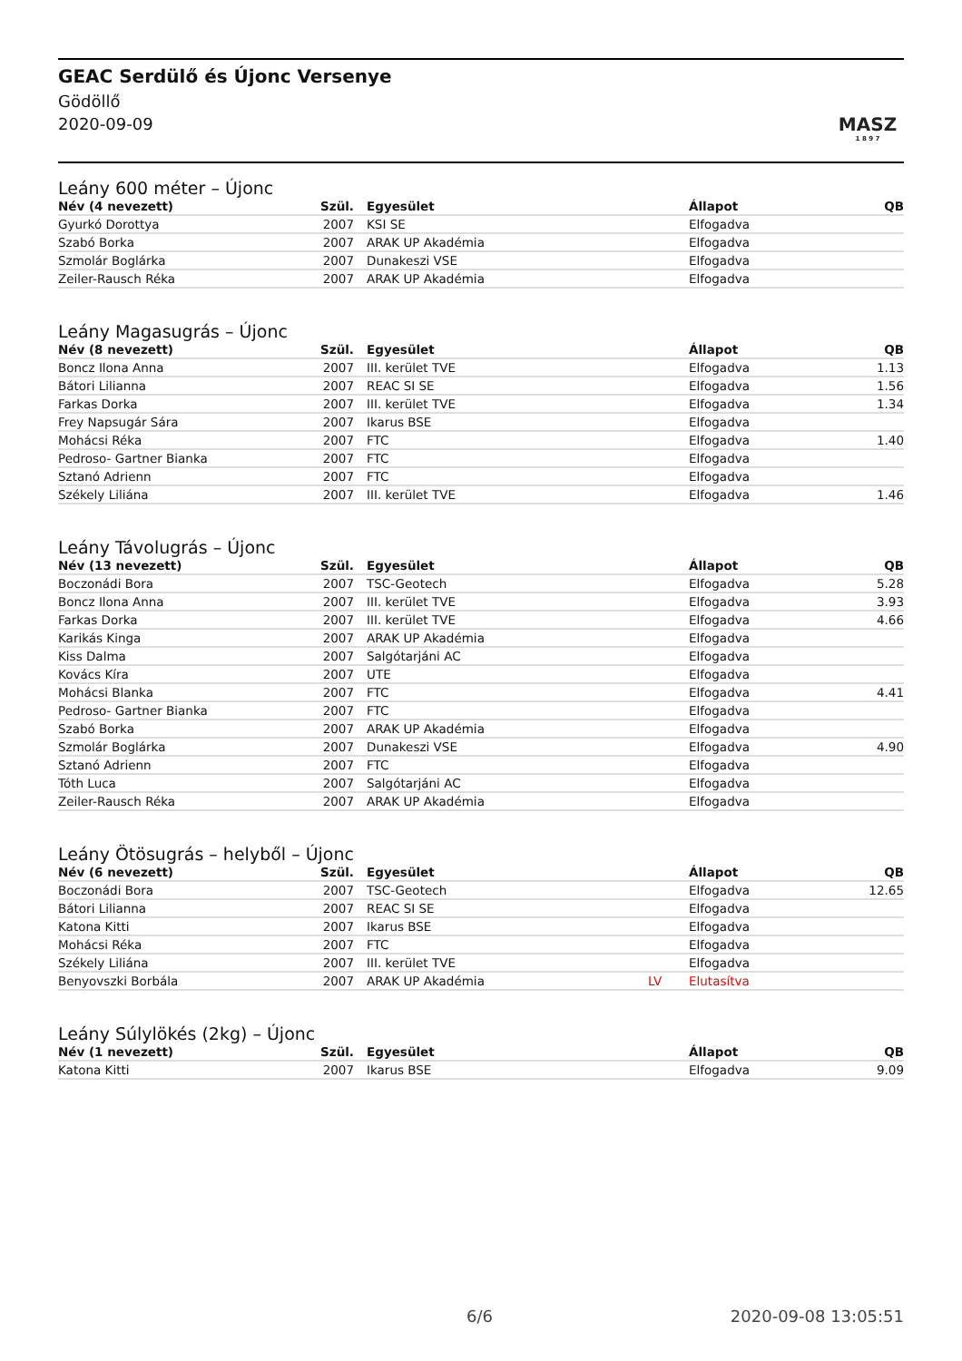GEAC Serdülő és Újonc Versenye
Gödöllő
2020-09-09
MASZ
1 8 9 7
Leány 600 méter – Újonc
| Név (4 nevezett) | Szül. | | Egyesület | | Állapot | QB |
| --- | --- | --- | --- | --- | --- | --- |
| Gyurkó Dorottya | 2007 | | KSI SE | | Elfogadva | |
| Szabó Borka | 2007 | | ARAK UP Akadémia | | Elfogadva | |
| Szmolár Boglárka | 2007 | | Dunakeszi VSE | | Elfogadva | |
| Zeiler-Rausch Réka | 2007 | | ARAK UP Akadémia | | Elfogadva | |
Leány Magasugrás – Újonc
| Név (8 nevezett) | Szül. | | Egyesület | | Állapot | QB |
| --- | --- | --- | --- | --- | --- | --- |
| Boncz Ilona Anna | 2007 | | III. kerület TVE | | Elfogadva | 1.13 |
| Bátori Lilianna | 2007 | | REAC SI SE | | Elfogadva | 1.56 |
| Farkas Dorka | 2007 | | III. kerület TVE | | Elfogadva | 1.34 |
| Frey Napsugár Sára | 2007 | | Ikarus BSE | | Elfogadva | |
| Mohácsi Réka | 2007 | | FTC | | Elfogadva | 1.40 |
| Pedroso- Gartner Bianka | 2007 | | FTC | | Elfogadva | |
| Sztanó Adrienn | 2007 | | FTC | | Elfogadva | |
| Székely Liliána | 2007 | | III. kerület TVE | | Elfogadva | 1.46 |
Leány Távolugrás – Újonc
| Név (13 nevezett) | Szül. | | Egyesület | | Állapot | QB |
| --- | --- | --- | --- | --- | --- | --- |
| Boczonádi Bora | 2007 | | TSC-Geotech | | Elfogadva | 5.28 |
| Boncz Ilona Anna | 2007 | | III. kerület TVE | | Elfogadva | 3.93 |
| Farkas Dorka | 2007 | | III. kerület TVE | | Elfogadva | 4.66 |
| Karikás Kinga | 2007 | | ARAK UP Akadémia | | Elfogadva | |
| Kiss Dalma | 2007 | | Salgótarjáni AC | | Elfogadva | |
| Kovács Kíra | 2007 | | UTE | | Elfogadva | |
| Mohácsi Blanka | 2007 | | FTC | | Elfogadva | 4.41 |
| Pedroso- Gartner Bianka | 2007 | | FTC | | Elfogadva | |
| Szabó Borka | 2007 | | ARAK UP Akadémia | | Elfogadva | |
| Szmolár Boglárka | 2007 | | Dunakeszi VSE | | Elfogadva | 4.90 |
| Sztanó Adrienn | 2007 | | FTC | | Elfogadva | |
| Tóth Luca | 2007 | | Salgótarjáni AC | | Elfogadva | |
| Zeiler-Rausch Réka | 2007 | | ARAK UP Akadémia | | Elfogadva | |
Leány Ötösugrás – helyből – Újonc
| Név (6 nevezett) | Szül. | | Egyesület | | Állapot | QB |
| --- | --- | --- | --- | --- | --- | --- |
| Boczonádi Bora | 2007 | | TSC-Geotech | | Elfogadva | 12.65 |
| Bátori Lilianna | 2007 | | REAC SI SE | | Elfogadva | |
| Katona Kitti | 2007 | | Ikarus BSE | | Elfogadva | |
| Mohácsi Réka | 2007 | | FTC | | Elfogadva | |
| Székely Liliána | 2007 | | III. kerület TVE | | Elfogadva | |
| Benyovszki Borbála | 2007 | | ARAK UP Akadémia | LV | Elutasítva | |
Leány Súlylökés (2kg) – Újonc
| Név (1 nevezett) | Szül. | | Egyesület | | Állapot | QB |
| --- | --- | --- | --- | --- | --- | --- |
| Katona Kitti | 2007 | | Ikarus BSE | | Elfogadva | 9.09 |
6/6 2020-09-08 13:05:51